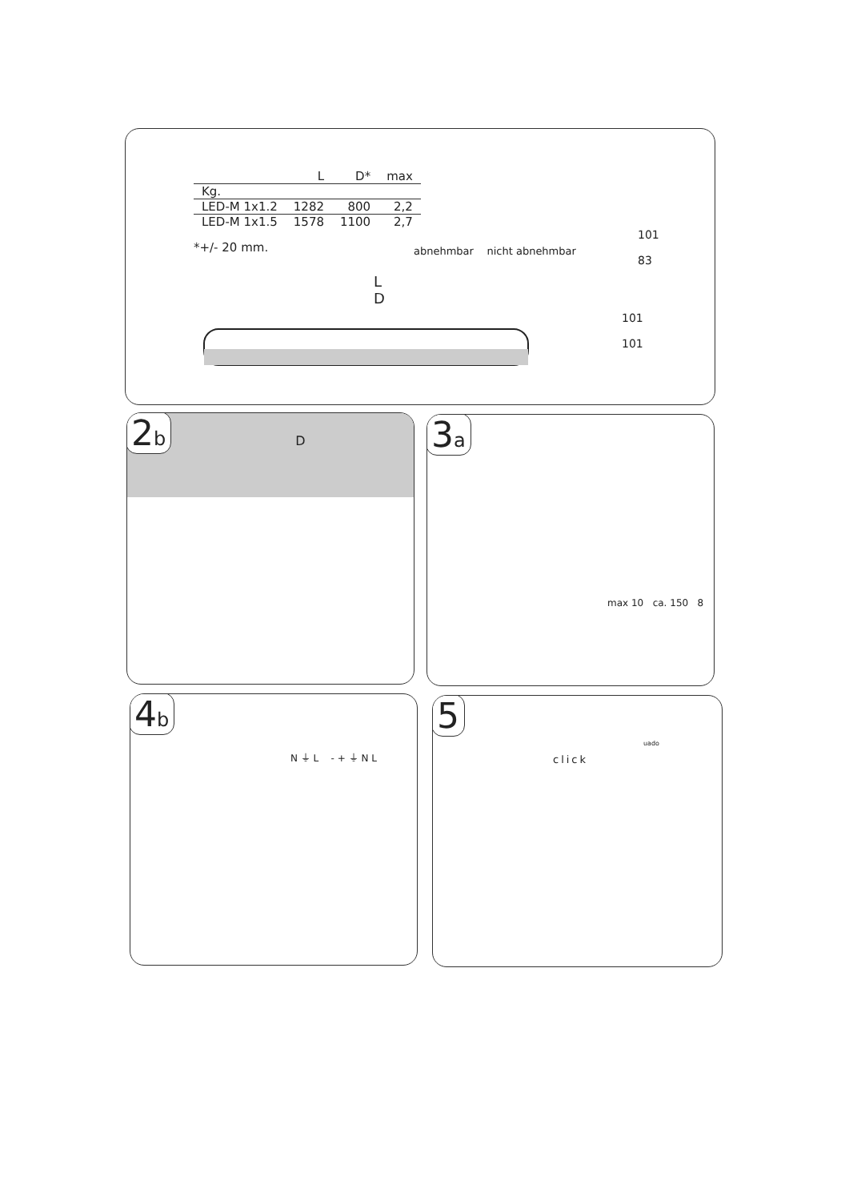| | L | D* | max |
| --- | --- | --- | --- |
| Kg. | | | |
| LED-M 1x1.2 | 1282 | 800 | 2,2 |
| LED-M 1x1.5 | 1578 | 1100 | 2,7 |
*+/- 20 mm.
abnehmbar nicht abnehmbar
L
D
101
83
101
101
2b D
3a
max 10 ca. 150 8
4b
N ⏚ L - + ⏚ N L
5
click
uado